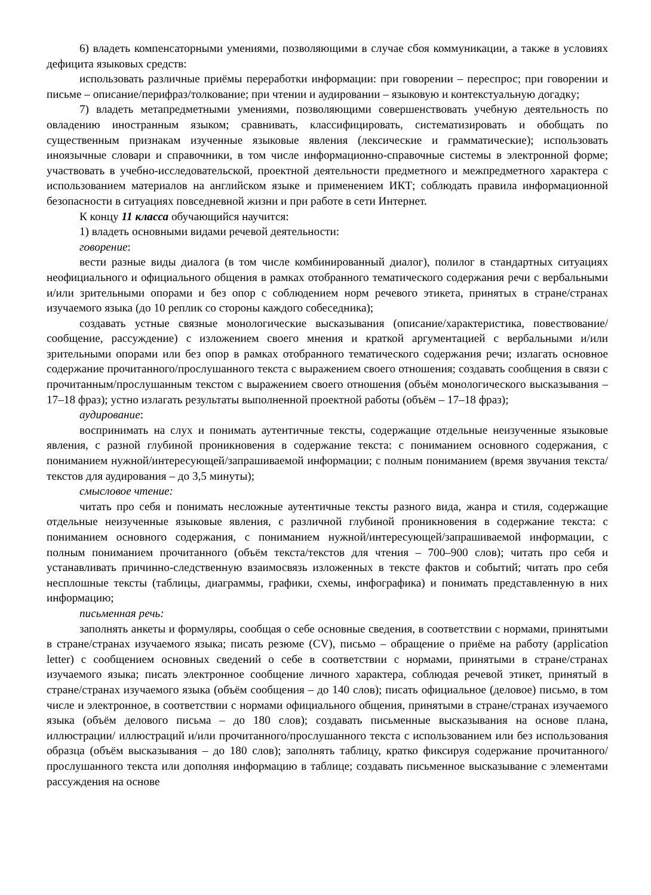6) владеть компенсаторными умениями, позволяющими в случае сбоя коммуникации, а также в условиях дефицита языковых средств:
использовать различные приёмы переработки информации: при говорении – переспрос; при говорении и письме – описание/перифраз/толкование; при чтении и аудировании – языковую и контекстуальную догадку;
7) владеть метапредметными умениями, позволяющими совершенствовать учебную деятельность по овладению иностранным языком; сравнивать, классифицировать, систематизировать и обобщать по существенным признакам изученные языковые явления (лексические и грамматические); использовать иноязычные словари и справочники, в том числе информационно-справочные системы в электронной форме; участвовать в учебно-исследовательской, проектной деятельности предметного и межпредметного характера с использованием материалов на английском языке и применением ИКТ; соблюдать правила информационной безопасности в ситуациях повседневной жизни и при работе в сети Интернет.
К концу 11 класса обучающийся научится:
1) владеть основными видами речевой деятельности:
говорение:
вести разные виды диалога (в том числе комбинированный диалог), полилог в стандартных ситуациях неофициального и официального общения в рамках отобранного тематического содержания речи с вербальными и/или зрительными опорами и без опор с соблюдением норм речевого этикета, принятых в стране/странах изучаемого языка (до 10 реплик со стороны каждого собеседника);
создавать устные связные монологические высказывания (описание/характеристика, повествование/сообщение, рассуждение) с изложением своего мнения и краткой аргументацией с вербальными и/или зрительными опорами или без опор в рамках отобранного тематического содержания речи; излагать основное содержание прочитанного/прослушанного текста с выражением своего отношения; создавать сообщения в связи с прочитанным/прослушанным текстом с выражением своего отношения (объём монологического высказывания – 17–18 фраз); устно излагать результаты выполненной проектной работы (объём – 17–18 фраз);
аудирование:
воспринимать на слух и понимать аутентичные тексты, содержащие отдельные неизученные языковые явления, с разной глубиной проникновения в содержание текста: с пониманием основного содержания, с пониманием нужной/интересующей/запрашиваемой информации; с полным пониманием (время звучания текста/текстов для аудирования – до 3,5 минуты);
смысловое чтение:
читать про себя и понимать несложные аутентичные тексты разного вида, жанра и стиля, содержащие отдельные неизученные языковые явления, с различной глубиной проникновения в содержание текста: с пониманием основного содержания, с пониманием нужной/интересующей/запрашиваемой информации, с полным пониманием прочитанного (объём текста/текстов для чтения – 700–900 слов); читать про себя и устанавливать причинно-следственную взаимосвязь изложенных в тексте фактов и событий; читать про себя несплошные тексты (таблицы, диаграммы, графики, схемы, инфографика) и понимать представленную в них информацию;
письменная речь:
заполнять анкеты и формуляры, сообщая о себе основные сведения, в соответствии с нормами, принятыми в стране/странах изучаемого языка; писать резюме (CV), письмо – обращение о приёме на работу (application letter) с сообщением основных сведений о себе в соответствии с нормами, принятыми в стране/странах изучаемого языка; писать электронное сообщение личного характера, соблюдая речевой этикет, принятый в стране/странах изучаемого языка (объём сообщения – до 140 слов); писать официальное (деловое) письмо, в том числе и электронное, в соответствии с нормами официального общения, принятыми в стране/странах изучаемого языка (объём делового письма – до 180 слов); создавать письменные высказывания на основе плана, иллюстрации/ иллюстраций и/или прочитанного/прослушанного текста с использованием или без использования образца (объём высказывания – до 180 слов); заполнять таблицу, кратко фиксируя содержание прочитанного/прослушанного текста или дополняя информацию в таблице; создавать письменное высказывание с элементами рассуждения на основе